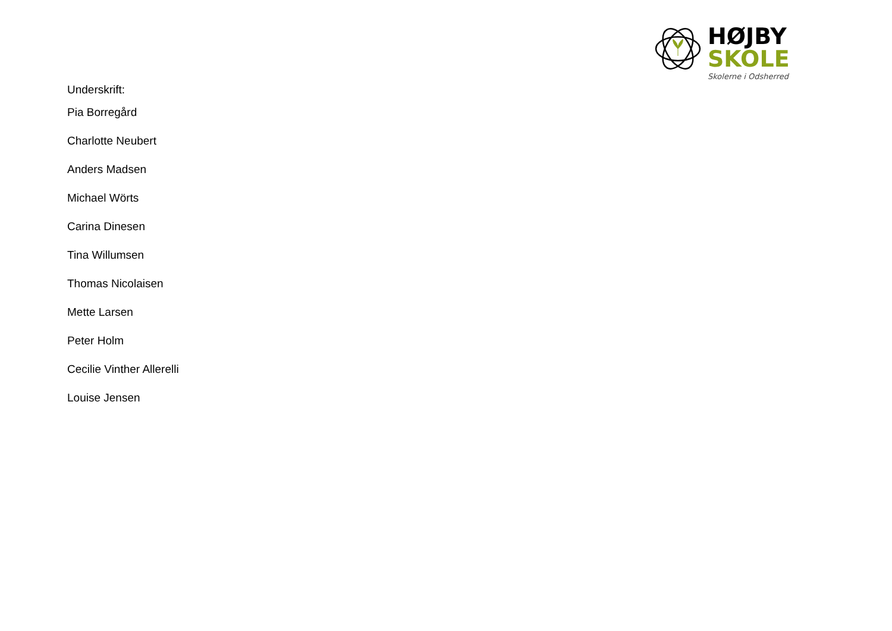HØJBY
SKOLE
Skolerne i Odsherred
Underskrift:
Pia Borregård
Charlotte Neubert
Anders Madsen
Michael Wörts
Carina Dinesen
Tina Willumsen
Thomas Nicolaisen
Mette Larsen
Peter Holm
Cecilie Vinther Allerelli
Louise Jensen